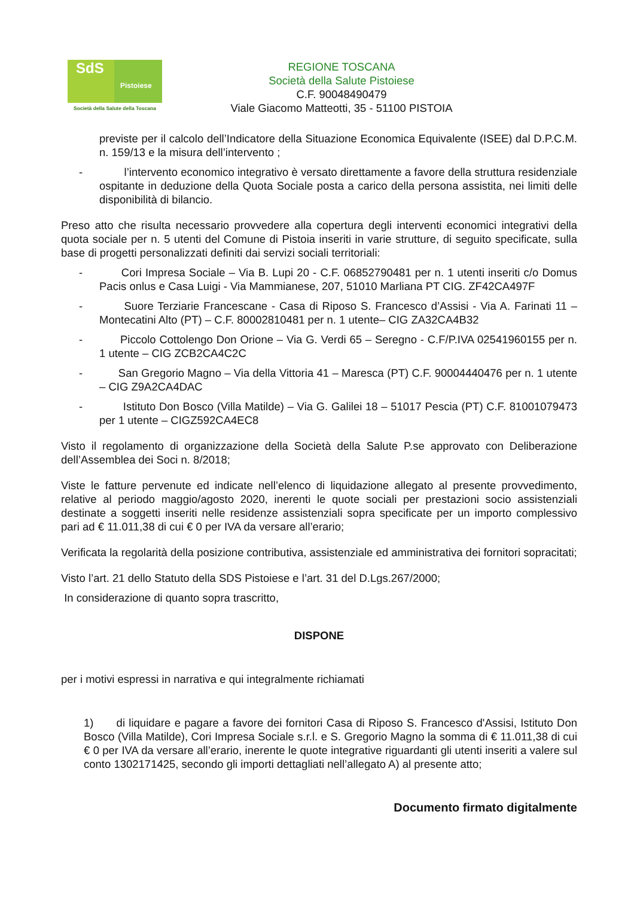SdS
Pistoiese
Società della Salute della Toscana
REGIONE TOSCANA
Società della Salute Pistoiese
C.F. 90048490479
Viale Giacomo Matteotti, 35 - 51100 PISTOIA
previste per il calcolo dell’Indicatore della Situazione Economica Equivalente (ISEE) dal D.P.C.M. n. 159/13 e la misura dell’intervento ;
- l’intervento economico integrativo è versato direttamente a favore della struttura residenziale ospitante in deduzione della Quota Sociale posta a carico della persona assistita, nei limiti delle disponibilità di bilancio.
Preso atto che risulta necessario provvedere alla copertura degli interventi economici integrativi della quota sociale per n. 5 utenti del Comune di Pistoia inseriti in varie strutture, di seguito specificate, sulla base di progetti personalizzati definiti dai servizi sociali territoriali:
- Cori Impresa Sociale – Via B. Lupi 20 - C.F. 06852790481 per n. 1 utenti inseriti c/o Domus Pacis onlus e Casa Luigi - Via Mammianese, 207, 51010 Marliana PT CIG. ZF42CA497F
- Suore Terziarie Francescane - Casa di Riposo S. Francesco d’Assisi - Via A. Farinati 11 – Montecatini Alto (PT) – C.F. 80002810481 per n. 1 utente– CIG ZA32CA4B32
- Piccolo Cottolengo Don Orione – Via G. Verdi 65 – Seregno - C.F/P.IVA 02541960155 per n. 1 utente – CIG ZCB2CA4C2C
- San Gregorio Magno – Via della Vittoria 41 – Maresca (PT) C.F. 90004440476 per n. 1 utente – CIG Z9A2CA4DAC
- Istituto Don Bosco (Villa Matilde) – Via G. Galilei 18 – 51017 Pescia (PT) C.F. 81001079473 per 1 utente – CIGZ592CA4EC8
Visto il regolamento di organizzazione della Società della Salute P.se approvato con Deliberazione dell’Assemblea dei Soci n. 8/2018;
Viste le fatture pervenute ed indicate nell’elenco di liquidazione allegato al presente provvedimento, relative al periodo maggio/agosto 2020, inerenti le quote sociali per prestazioni socio assistenziali destinate a soggetti inseriti nelle residenze assistenziali sopra specificate per un importo complessivo pari ad € 11.011,38 di cui € 0 per IVA da versare all’erario;
Verificata la regolarità della posizione contributiva, assistenziale ed amministrativa dei fornitori sopracitati;
Visto l’art. 21 dello Statuto della SDS Pistoiese e l’art. 31 del D.Lgs.267/2000;
In considerazione di quanto sopra trascritto,
DISPONE
per i motivi espressi in narrativa e qui integralmente richiamati
1) di liquidare e pagare a favore dei fornitori Casa di Riposo S. Francesco d'Assisi, Istituto Don Bosco (Villa Matilde), Cori Impresa Sociale s.r.l. e S. Gregorio Magno la somma di € 11.011,38 di cui € 0 per IVA da versare all’erario, inerente le quote integrative riguardanti gli utenti inseriti a valere sul conto 1302171425, secondo gli importi dettagliati nell’allegato A) al presente atto;
Documento firmato digitalmente